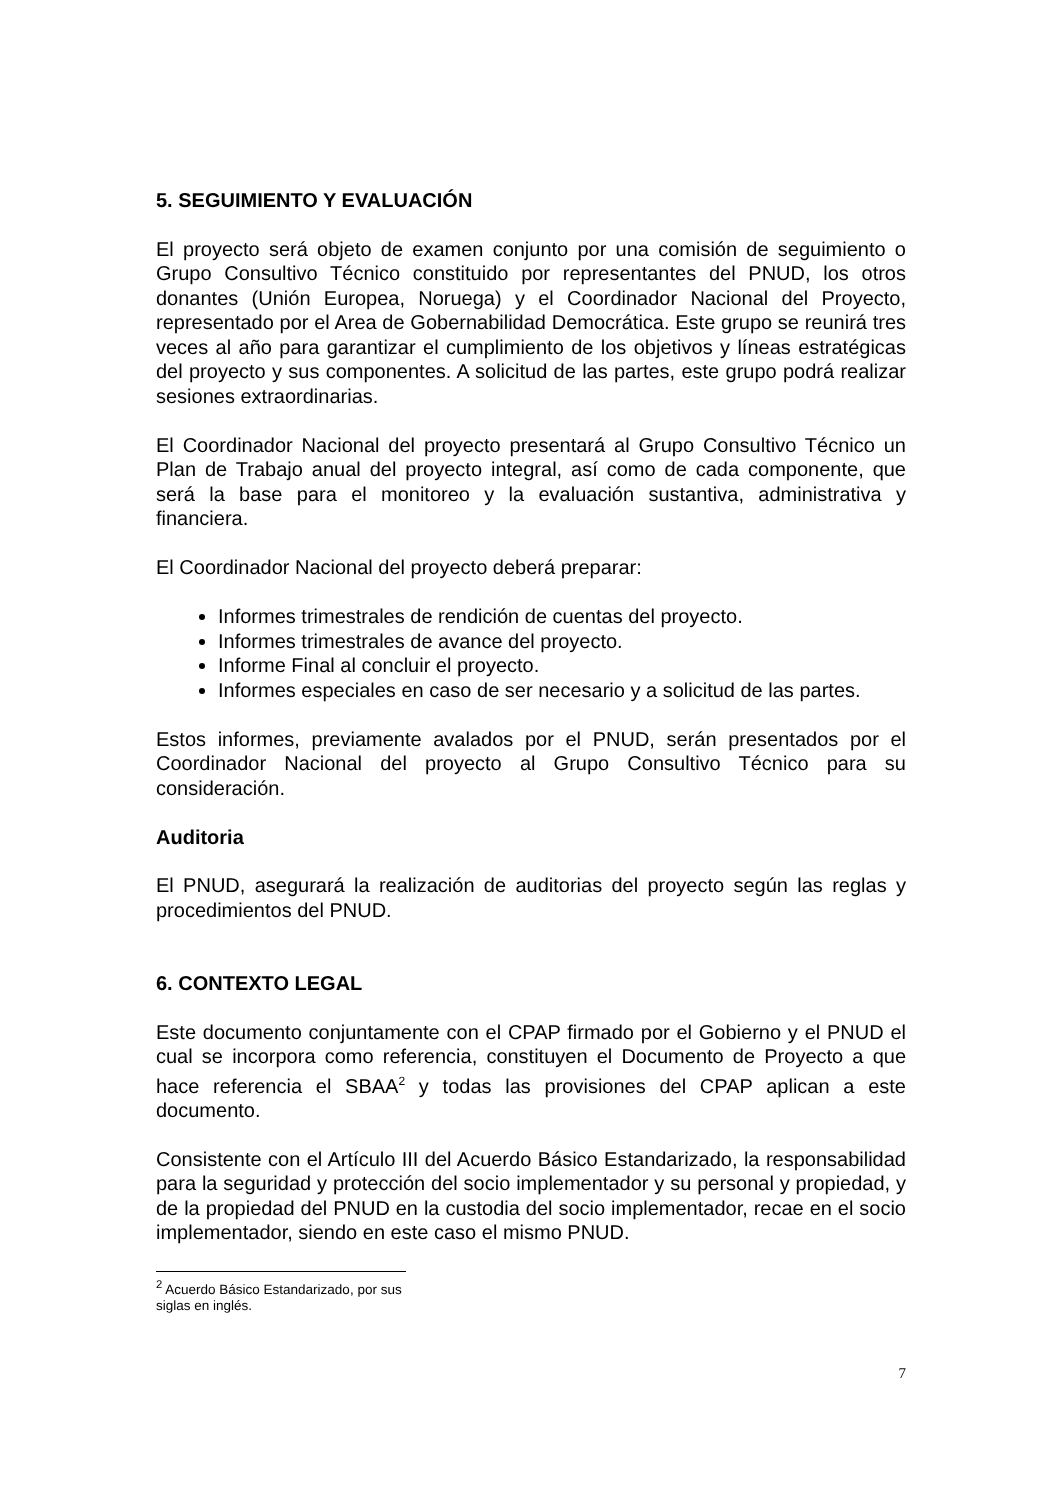5. SEGUIMIENTO Y EVALUACIÓN
El proyecto será objeto de examen conjunto por una comisión de seguimiento o Grupo Consultivo Técnico constituido por representantes del PNUD, los otros donantes (Unión Europea, Noruega) y el Coordinador Nacional del Proyecto, representado por el Area de Gobernabilidad Democrática. Este grupo se reunirá tres veces al año para garantizar el cumplimiento de los objetivos y líneas estratégicas del proyecto y sus componentes. A solicitud de las partes, este grupo podrá realizar sesiones extraordinarias.
El Coordinador Nacional del proyecto presentará al Grupo Consultivo Técnico un Plan de Trabajo anual del proyecto integral, así como de cada componente, que será la base para el monitoreo y la evaluación sustantiva, administrativa y financiera.
El Coordinador Nacional del proyecto deberá preparar:
Informes trimestrales de rendición de cuentas del proyecto.
Informes trimestrales de avance del proyecto.
Informe Final al concluir el proyecto.
Informes especiales en caso de ser necesario y a solicitud de las partes.
Estos informes, previamente avalados por el PNUD, serán presentados por el Coordinador Nacional del proyecto al Grupo Consultivo Técnico para su consideración.
Auditoria
El PNUD, asegurará la realización de auditorias del proyecto según las reglas y procedimientos del PNUD.
6. CONTEXTO LEGAL
Este documento conjuntamente con el CPAP firmado por el Gobierno y el PNUD el cual se incorpora como referencia, constituyen el Documento de Proyecto a que hace referencia el SBAA<sup>2</sup> y todas las provisiones del CPAP aplican a este documento.
Consistente con el Artículo III del Acuerdo Básico Estandarizado, la responsabilidad para la seguridad y protección del socio implementador y su personal y propiedad, y de la propiedad del PNUD en la custodia del socio implementador, recae en el socio implementador, siendo en este caso el mismo PNUD.
<sup>2</sup> Acuerdo Básico Estandarizado, por sus siglas en inglés.
7